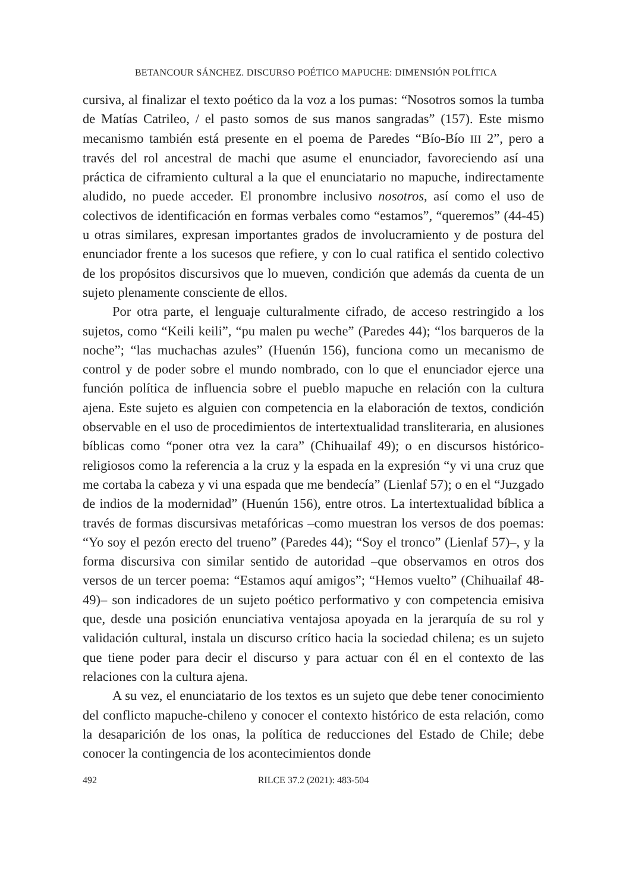BETANCOUR SÁNCHEZ. DISCURSO POÉTICO MAPUCHE: DIMENSIÓN POLÍTICA
cursiva, al finalizar el texto poético da la voz a los pumas: “Nosotros somos la tumba de Matías Catrileo, / el pasto somos de sus manos sangradas” (157). Este mismo mecanismo también está presente en el poema de Paredes “Bío-Bío III 2”, pero a través del rol ancestral de machi que asume el enunciador, favoreciendo así una práctica de ciframiento cultural a la que el enunciatario no mapuche, indirectamente aludido, no puede acceder. El pronombre inclusivo nosotros, así como el uso de colectivos de identificación en formas verbales como “estamos”, “queremos” (44-45) u otras similares, expresan importantes grados de involucramiento y de postura del enunciador frente a los sucesos que refiere, y con lo cual ratifica el sentido colectivo de los propósitos discursivos que lo mueven, condición que además da cuenta de un sujeto plenamente consciente de ellos.
Por otra parte, el lenguaje culturalmente cifrado, de acceso restringido a los sujetos, como “Keili keili”, “pu malen pu weche” (Paredes 44); “los barqueros de la noche”; “las muchachas azules” (Huenún 156), funciona como un mecanismo de control y de poder sobre el mundo nombrado, con lo que el enunciador ejerce una función política de influencia sobre el pueblo mapuche en relación con la cultura ajena. Este sujeto es alguien con competencia en la elaboración de textos, condición observable en el uso de procedimientos de intertextualidad transliteraria, en alusiones bíblicas como “poner otra vez la cara” (Chihuailaf 49); o en discursos histórico-religiosos como la referencia a la cruz y la espada en la expresión “y vi una cruz que me cortaba la cabeza y vi una espada que me bendecía” (Lienlaf 57); o en el “Juzgado de indios de la modernidad” (Huenún 156), entre otros. La intertextualidad bíblica a través de formas discursivas metafóricas –como muestran los versos de dos poemas: “Yo soy el pezón erecto del trueno” (Paredes 44); “Soy el tronco” (Lienlaf 57)–, y la forma discursiva con similar sentido de autoridad –que observamos en otros dos versos de un tercer poema: “Estamos aquí amigos”; “Hemos vuelto” (Chihuailaf 48-49)– son indicadores de un sujeto poético performativo y con competencia emisiva que, desde una posición enunciativa ventajosa apoyada en la jerarquía de su rol y validación cultural, instala un discurso crítico hacia la sociedad chilena; es un sujeto que tiene poder para decir el discurso y para actuar con él en el contexto de las relaciones con la cultura ajena.
A su vez, el enunciatario de los textos es un sujeto que debe tener conocimiento del conflicto mapuche-chileno y conocer el contexto histórico de esta relación, como la desaparición de los onas, la política de reducciones del Estado de Chile; debe conocer la contingencia de los acontecimientos donde
492 RILCE 37.2 (2021): 483-504